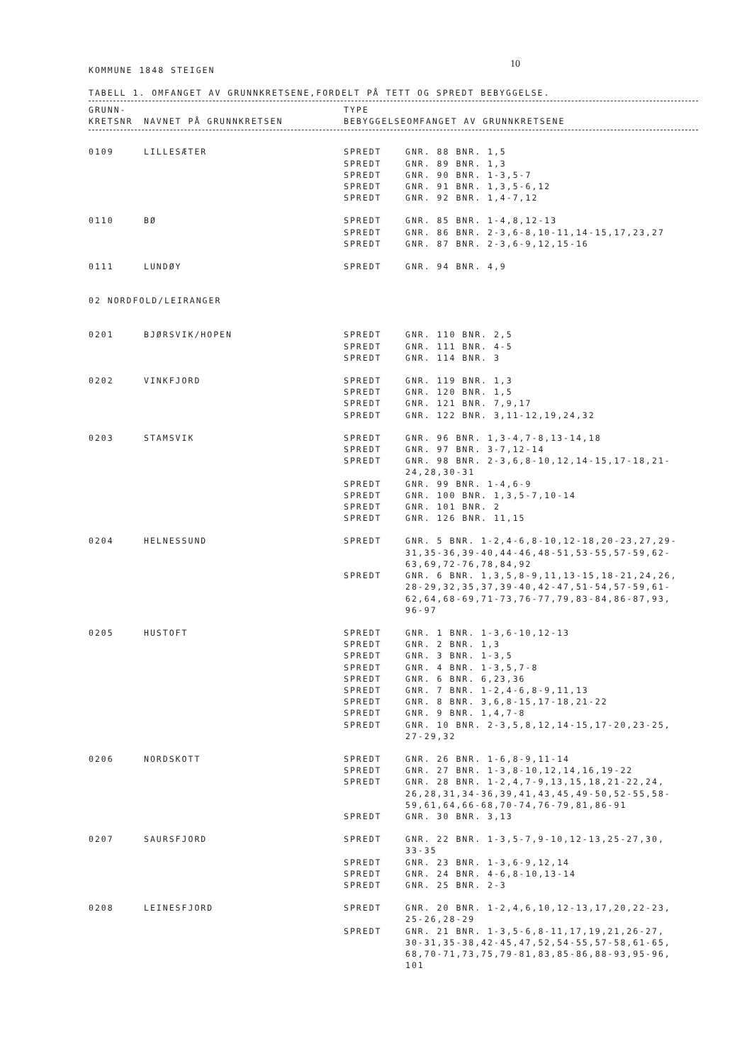10
KOMMUNE 1848 STEIGEN
TABELL 1. OMFANGET AV GRUNNKRETSENE,FORDELT PÅ TETT OG SPREDT BEBYGGELSE.
| GRUNN- KRETSNR | NAVNET PÅ GRUNNKRETSEN | TYPE BEBYGGELSE | OMFANGET AV GRUNNKRETSENE |
| --- | --- | --- | --- |
| 0109 | LILLESÆTER | SPREDT | GNR. 88 BNR. 1,5 |
| | | SPREDT | GNR. 89 BNR. 1,3 |
| | | SPREDT | GNR. 90 BNR. 1-3,5-7 |
| | | SPREDT | GNR. 91 BNR. 1,3,5-6,12 |
| | | SPREDT | GNR. 92 BNR. 1,4-7,12 |
| 0110 | BØ | SPREDT | GNR. 85 BNR. 1-4,8,12-13 |
| | | SPREDT | GNR. 86 BNR. 2-3,6-8,10-11,14-15,17,23,27 |
| | | SPREDT | GNR. 87 BNR. 2-3,6-9,12,15-16 |
| 0111 | LUNDØY | SPREDT | GNR. 94 BNR. 4,9 |
| 02 NORDFOLD/LEIRANGER | | | |
| 0201 | BJØRSVIK/HOPEN | SPREDT | GNR. 110 BNR. 2,5 |
| | | SPREDT | GNR. 111 BNR. 4-5 |
| | | SPREDT | GNR. 114 BNR. 3 |
| 0202 | VINKFJORD | SPREDT | GNR. 119 BNR. 1,3 |
| | | SPREDT | GNR. 120 BNR. 1,5 |
| | | SPREDT | GNR. 121 BNR. 7,9,17 |
| | | SPREDT | GNR. 122 BNR. 3,11-12,19,24,32 |
| 0203 | STAMSVIK | SPREDT | GNR. 96 BNR. 1,3-4,7-8,13-14,18 |
| | | SPREDT | GNR. 97 BNR. 3-7,12-14 |
| | | SPREDT | GNR. 98 BNR. 2-3,6,8-10,12,14-15,17-18,21- 24,28,30-31 |
| | | SPREDT | GNR. 99 BNR. 1-4,6-9 |
| | | SPREDT | GNR. 100 BNR. 1,3,5-7,10-14 |
| | | SPREDT | GNR. 101 BNR. 2 |
| | | SPREDT | GNR. 126 BNR. 11,15 |
| 0204 | HELNESSUND | SPREDT | GNR. 5 BNR. 1-2,4-6,8-10,12-18,20-23,27,29- 31,35-36,39-40,44-46,48-51,53-55,57-59,62- 63,69,72-76,78,84,92 |
| | | SPREDT | GNR. 6 BNR. 1,3,5,8-9,11,13-15,18-21,24,26, 28-29,32,35,37,39-40,42-47,51-54,57-59,61- 62,64,68-69,71-73,76-77,79,83-84,86-87,93, 96-97 |
| 0205 | HUSTOFT | SPREDT | GNR. 1 BNR. 1-3,6-10,12-13 |
| | | SPREDT | GNR. 2 BNR. 1,3 |
| | | SPREDT | GNR. 3 BNR. 1-3,5 |
| | | SPREDT | GNR. 4 BNR. 1-3,5,7-8 |
| | | SPREDT | GNR. 6 BNR. 6,23,36 |
| | | SPREDT | GNR. 7 BNR. 1-2,4-6,8-9,11,13 |
| | | SPREDT | GNR. 8 BNR. 3,6,8-15,17-18,21-22 |
| | | SPREDT | GNR. 9 BNR. 1,4,7-8 |
| | | SPREDT | GNR. 10 BNR. 2-3,5,8,12,14-15,17-20,23-25, 27-29,32 |
| 0206 | NORDSKOTT | SPREDT | GNR. 26 BNR. 1-6,8-9,11-14 |
| | | SPREDT | GNR. 27 BNR. 1-3,8-10,12,14,16,19-22 |
| | | SPREDT | GNR. 28 BNR. 1-2,4,7-9,13,15,18,21-22,24, 26,28,31,34-36,39,41,43,45,49-50,52-55,58- 59,61,64,66-68,70-74,76-79,81,86-91 |
| | | SPREDT | GNR. 30 BNR. 3,13 |
| 0207 | SAURSFJORD | SPREDT | GNR. 22 BNR. 1-3,5-7,9-10,12-13,25-27,30, 33-35 |
| | | SPREDT | GNR. 23 BNR. 1-3,6-9,12,14 |
| | | SPREDT | GNR. 24 BNR. 4-6,8-10,13-14 |
| | | SPREDT | GNR. 25 BNR. 2-3 |
| 0208 | LEINESFJORD | SPREDT | GNR. 20 BNR. 1-2,4,6,10,12-13,17,20,22-23, 25-26,28-29 |
| | | SPREDT | GNR. 21 BNR. 1-3,5-6,8-11,17,19,21,26-27, 30-31,35-38,42-45,47,52,54-55,57-58,61-65, 68,70-71,73,75,79-81,83,85-86,88-93,95-96, 101 |